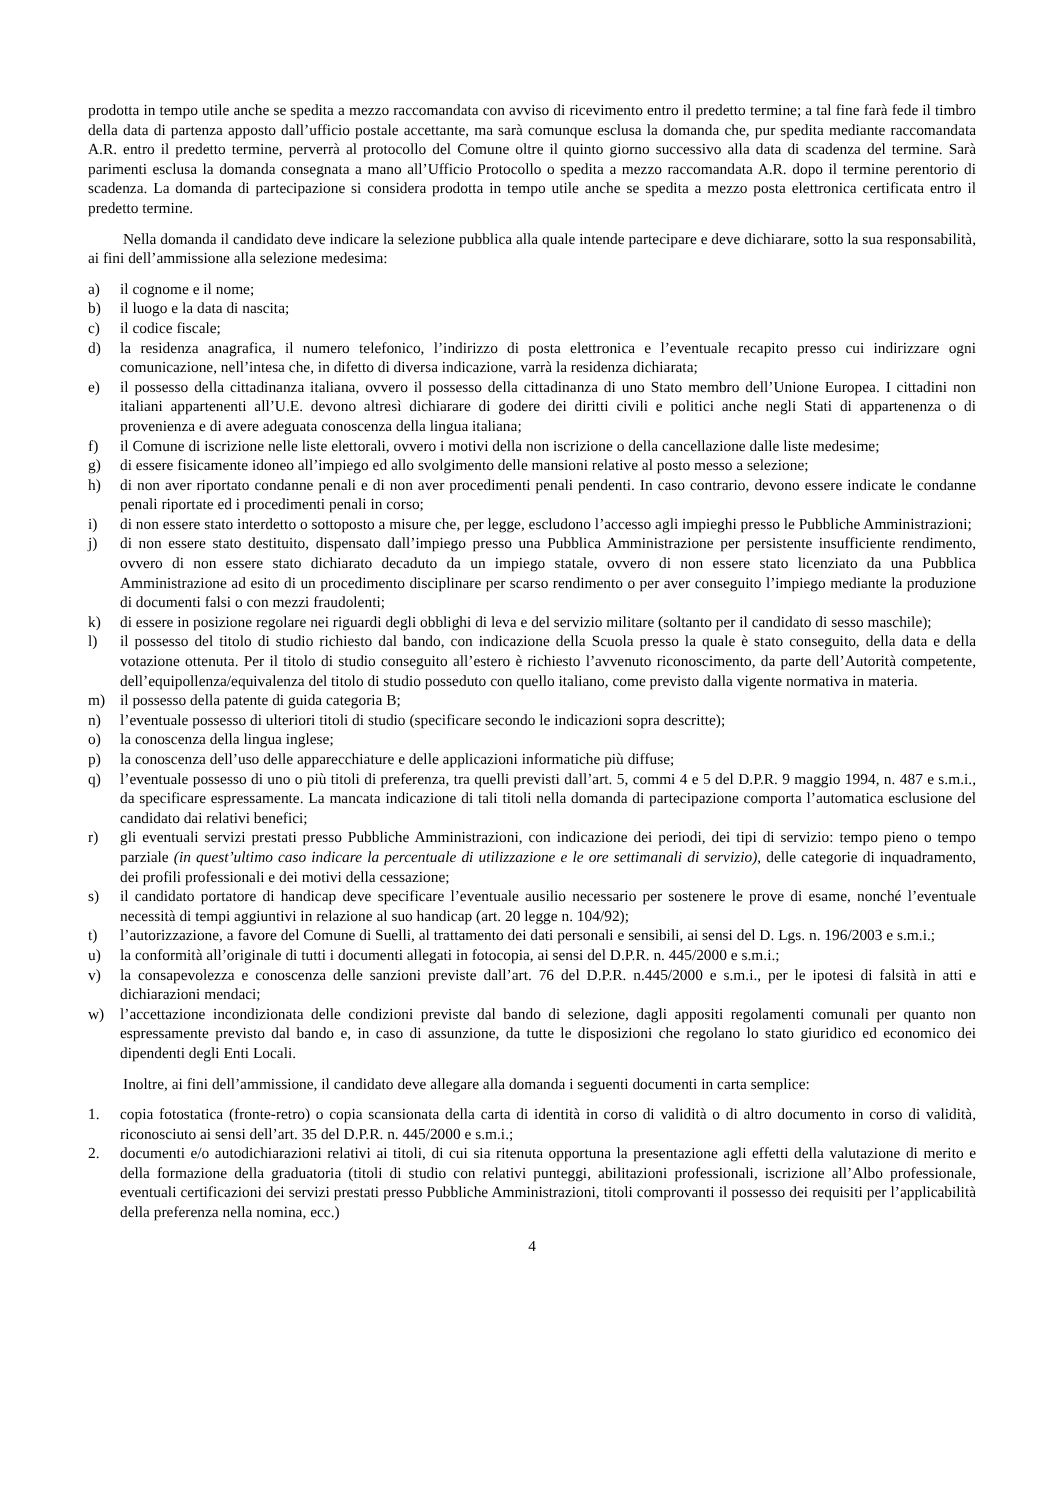prodotta in tempo utile anche se spedita a mezzo raccomandata con avviso di ricevimento entro il predetto termine; a tal fine farà fede il timbro della data di partenza apposto dall’ufficio postale accettante, ma sarà comunque esclusa la domanda che, pur spedita mediante raccomandata A.R. entro il predetto termine, perverrà al protocollo del Comune oltre il quinto giorno successivo alla data di scadenza del termine. Sarà parimenti esclusa la domanda consegnata a mano all’Ufficio Protocollo o spedita a mezzo raccomandata A.R. dopo il termine perentorio di scadenza. La domanda di partecipazione si considera prodotta in tempo utile anche se spedita a mezzo posta elettronica certificata entro il predetto termine.
Nella domanda il candidato deve indicare la selezione pubblica alla quale intende partecipare e deve dichiarare, sotto la sua responsabilità, ai fini dell’ammissione alla selezione medesima:
a) il cognome e il nome;
b) il luogo e la data di nascita;
c) il codice fiscale;
d) la residenza anagrafica, il numero telefonico, l’indirizzo di posta elettronica e l’eventuale recapito presso cui indirizzare ogni comunicazione, nell’intesa che, in difetto di diversa indicazione, varrà la residenza dichiarata;
e) il possesso della cittadinanza italiana, ovvero il possesso della cittadinanza di uno Stato membro dell’Unione Europea. I cittadini non italiani appartenenti all’U.E. devono altresì dichiarare di godere dei diritti civili e politici anche negli Stati di appartenenza o di provenienza e di avere adeguata conoscenza della lingua italiana;
f) il Comune di iscrizione nelle liste elettorali, ovvero i motivi della non iscrizione o della cancellazione dalle liste medesime;
g) di essere fisicamente idoneo all’impiego ed allo svolgimento delle mansioni relative al posto messo a selezione;
h) di non aver riportato condanne penali e di non aver procedimenti penali pendenti. In caso contrario, devono essere indicate le condanne penali riportate ed i procedimenti penali in corso;
i) di non essere stato interdetto o sottoposto a misure che, per legge, escludono l’accesso agli impieghi presso le Pubbliche Amministrazioni;
j) di non essere stato destituito, dispensato dall’impiego presso una Pubblica Amministrazione per persistente insufficiente rendimento, ovvero di non essere stato dichiarato decaduto da un impiego statale, ovvero di non essere stato licenziato da una Pubblica Amministrazione ad esito di un procedimento disciplinare per scarso rendimento o per aver conseguito l’impiego mediante la produzione di documenti falsi o con mezzi fraudolenti;
k) di essere in posizione regolare nei riguardi degli obblighi di leva e del servizio militare (soltanto per il candidato di sesso maschile);
l) il possesso del titolo di studio richiesto dal bando, con indicazione della Scuola presso la quale è stato conseguito, della data e della votazione ottenuta. Per il titolo di studio conseguito all’estero è richiesto l’avvenuto riconoscimento, da parte dell’Autorità competente, dell’equipollenza/equivalenza del titolo di studio posseduto con quello italiano, come previsto dalla vigente normativa in materia.
m) il possesso della patente di guida categoria B;
n) l’eventuale possesso di ulteriori titoli di studio (specificare secondo le indicazioni sopra descritte);
o) la conoscenza della lingua inglese;
p) la conoscenza dell’uso delle apparecchiature e delle applicazioni informatiche più diffuse;
q) l’eventuale possesso di uno o più titoli di preferenza, tra quelli previsti dall’art. 5, commi 4 e 5 del D.P.R. 9 maggio 1994, n. 487 e s.m.i., da specificare espressamente. La mancata indicazione di tali titoli nella domanda di partecipazione comporta l’automatica esclusione del candidato dai relativi benefici;
r) gli eventuali servizi prestati presso Pubbliche Amministrazioni, con indicazione dei periodi, dei tipi di servizio: tempo pieno o tempo parziale (in quest’ultimo caso indicare la percentuale di utilizzazione e le ore settimanali di servizio), delle categorie di inquadramento, dei profili professionali e dei motivi della cessazione;
s) il candidato portatore di handicap deve specificare l’eventuale ausilio necessario per sostenere le prove di esame, nonché l’eventuale necessità di tempi aggiuntivi in relazione al suo handicap (art. 20 legge n. 104/92);
t) l’autorizzazione, a favore del Comune di Suelli, al trattamento dei dati personali e sensibili, ai sensi del D. Lgs. n. 196/2003 e s.m.i.;
u) la conformità all’originale di tutti i documenti allegati in fotocopia, ai sensi del D.P.R. n. 445/2000 e s.m.i.;
v) la consapevolezza e conoscenza delle sanzioni previste dall’art. 76 del D.P.R. n.445/2000 e s.m.i., per le ipotesi di falsità in atti e dichiarazioni mendaci;
w) l’accettazione incondizionata delle condizioni previste dal bando di selezione, dagli appositi regolamenti comunali per quanto non espressamente previsto dal bando e, in caso di assunzione, da tutte le disposizioni che regolano lo stato giuridico ed economico dei dipendenti degli Enti Locali.
Inoltre, ai fini dell’ammissione, il candidato deve allegare alla domanda i seguenti documenti in carta semplice:
1. copia fotostatica (fronte-retro) o copia scansionata della carta di identità in corso di validità o di altro documento in corso di validità, riconosciuto ai sensi dell’art. 35 del D.P.R. n. 445/2000 e s.m.i.;
2. documenti e/o autodichiarazioni relativi ai titoli, di cui sia ritenuta opportuna la presentazione agli effetti della valutazione di merito e della formazione della graduatoria (titoli di studio con relativi punteggi, abilitazioni professionali, iscrizione all’Albo professionale, eventuali certificazioni dei servizi prestati presso Pubbliche Amministrazioni, titoli comprovanti il possesso dei requisiti per l’applicabilità della preferenza nella nomina, ecc.)
4